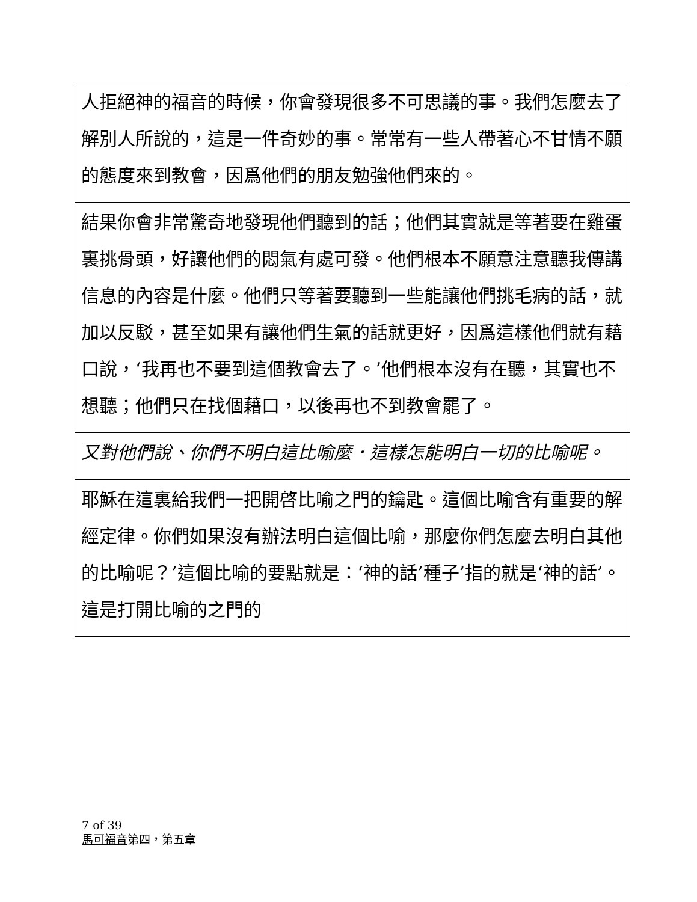| 人拒絕神的福音的時候，你會發現很多不可思議的事。我們怎麼去了解別人所說的，這是一件奇妙的事。常常有一些人帶著心不甘情不願的態度來到教會，因爲他們的朋友勉強他們來的。 |
| 結果你會非常驚奇地發現他們聽到的話；他們其實就是等著要在雞蛋裏挑骨頭，好讓他們的悶氣有處可發。他們根本不願意注意聽我傳講信息的內容是什麼。他們只等著要聽到一些能讓他們挑毛病的話，就加以反駁，甚至如果有讓他們生氣的話就更好，因爲這樣他們就有藉口說，‘我再也不要到這個教會去了。’他們根本沒有在聽，其實也不想聽；他們只在找個藉口，以後再也不到教會罷了。 |
| 又對他們說、你們不明白這比喻麼．這樣怎能明白一切的比喻呢。 |
| 耶穌在這裏給我們一把開啓比喻之門的鑰匙。這個比喻含有重要的解經定律。你們如果沒有辦法明白這個比喻，那麼你們怎麼去明白其他的比喻呢？’這個比喻的要點就是：‘神的話’種子’指的就是‘神的話’。這是打開比喻的之門的 |
7 of 39
馬可福音第四，第五章